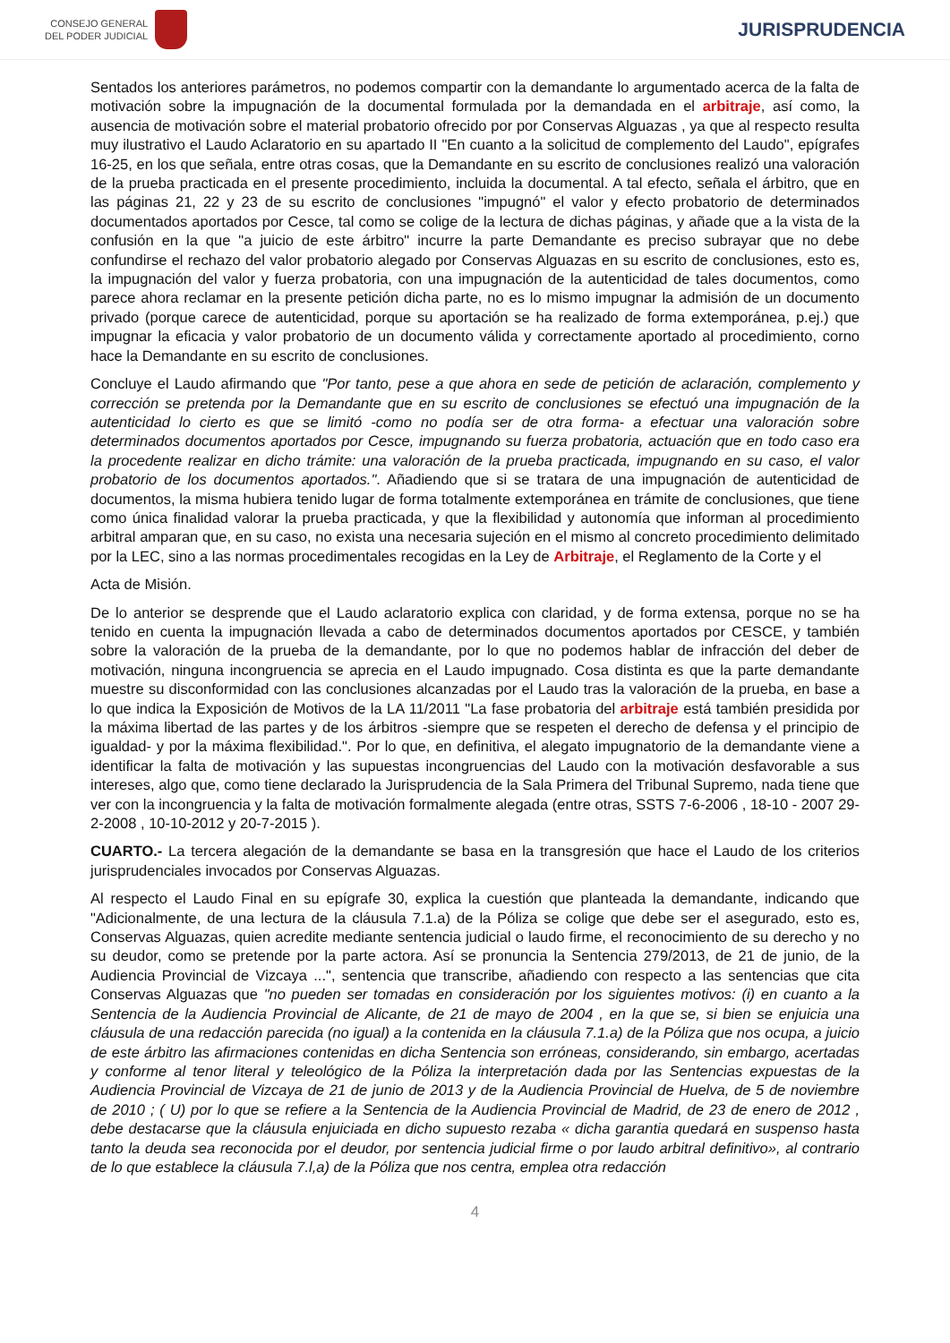CONSEJO GENERAL
DEL PODER JUDICIAL
JURISPRUDENCIA
Sentados los anteriores parámetros, no podemos compartir con la demandante lo argumentado acerca de la falta de motivación sobre la impugnación de la documental formulada por la demandada en el arbitraje, así como, la ausencia de motivación sobre el material probatorio ofrecido por por Conservas Alguazas , ya que al respecto resulta muy ilustrativo el Laudo Aclaratorio en su apartado II "En cuanto a la solicitud de complemento del Laudo", epígrafes 16-25, en los que señala, entre otras cosas, que la Demandante en su escrito de conclusiones realizó una valoración de la prueba practicada en el presente procedimiento, incluida la documental. A tal efecto, señala el árbitro, que en las páginas 21, 22 y 23 de su escrito de conclusiones "impugnó" el valor y efecto probatorio de determinados documentados aportados por Cesce, tal como se colige de la lectura de dichas páginas, y añade que a la vista de la confusión en la que "a juicio de este árbitro" incurre la parte Demandante es preciso subrayar que no debe confundirse el rechazo del valor probatorio alegado por Conservas Alguazas en su escrito de conclusiones, esto es, la impugnación del valor y fuerza probatoria, con una impugnación de la autenticidad de tales documentos, como parece ahora reclamar en la presente petición dicha parte, no es lo mismo impugnar la admisión de un documento privado (porque carece de autenticidad, porque su aportación se ha realizado de forma extemporánea, p.ej.) que impugnar la eficacia y valor probatorio de un documento válida y correctamente aportado al procedimiento, corno hace la Demandante en su escrito de conclusiones.
Concluye el Laudo afirmando que "Por tanto, pese a que ahora en sede de petición de aclaración, complemento y corrección se pretenda por la Demandante que en su escrito de conclusiones se efectuó una impugnación de la autenticidad lo cierto es que se limitó -como no podía ser de otra forma- a efectuar una valoración sobre determinados documentos aportados por Cesce, impugnando su fuerza probatoria, actuación que en todo caso era la procedente realizar en dicho trámite: una valoración de la prueba practicada, impugnando en su caso, el valor probatorio de los documentos aportados.". Añadiendo que si se tratara de una impugnación de autenticidad de documentos, la misma hubiera tenido lugar de forma totalmente extemporánea en trámite de conclusiones, que tiene como única finalidad valorar la prueba practicada, y que la flexibilidad y autonomía que informan al procedimiento arbitral amparan que, en su caso, no exista una necesaria sujeción en el mismo al concreto procedimiento delimitado por la LEC, sino a las normas procedimentales recogidas en la Ley de Arbitraje, el Reglamento de la Corte y el
Acta de Misión.
De lo anterior se desprende que el Laudo aclaratorio explica con claridad, y de forma extensa, porque no se ha tenido en cuenta la impugnación llevada a cabo de determinados documentos aportados por CESCE, y también sobre la valoración de la prueba de la demandante, por lo que no podemos hablar de infracción del deber de motivación, ninguna incongruencia se aprecia en el Laudo impugnado. Cosa distinta es que la parte demandante muestre su disconformidad con las conclusiones alcanzadas por el Laudo tras la valoración de la prueba, en base a lo que indica la Exposición de Motivos de la LA 11/2011 "La fase probatoria del arbitraje está también presidida por la máxima libertad de las partes y de los árbitros -siempre que se respeten el derecho de defensa y el principio de igualdad- y por la máxima flexibilidad.". Por lo que, en definitiva, el alegato impugnatorio de la demandante viene a identificar la falta de motivación y las supuestas incongruencias del Laudo con la motivación desfavorable a sus intereses, algo que, como tiene declarado la Jurisprudencia de la Sala Primera del Tribunal Supremo, nada tiene que ver con la incongruencia y la falta de motivación formalmente alegada (entre otras, SSTS 7-6-2006 , 18-10 - 2007 29-2-2008 , 10-10-2012 y 20-7-2015 ).
CUARTO.- La tercera alegación de la demandante se basa en la transgresión que hace el Laudo de los criterios jurisprudenciales invocados por Conservas Alguazas.
Al respecto el Laudo Final en su epígrafe 30, explica la cuestión que planteada la demandante, indicando que "Adicionalmente, de una lectura de la cláusula 7.1.a) de la Póliza se colige que debe ser el asegurado, esto es, Conservas Alguazas, quien acredite mediante sentencia judicial o laudo firme, el reconocimiento de su derecho y no su deudor, como se pretende por la parte actora. Así se pronuncia la Sentencia 279/2013, de 21 de junio, de la Audiencia Provincial de Vizcaya ...", sentencia que transcribe, añadiendo con respecto a las sentencias que cita Conservas Alguazas que "no pueden ser tomadas en consideración por los siguientes motivos: (i) en cuanto a la Sentencia de la Audiencia Provincial de Alicante, de 21 de mayo de 2004 , en la que se, si bien se enjuicia una cláusula de una redacción parecida (no igual) a la contenida en la cláusula 7.1.a) de la Póliza que nos ocupa, a juicio de este árbitro las afirmaciones contenidas en dicha Sentencia son erróneas, considerando, sin embargo, acertadas y conforme al tenor literal y teleológico de la Póliza la interpretación dada por las Sentencias expuestas de la Audiencia Provincial de Vizcaya de 21 de junio de 2013 y de la Audiencia Provincial de Huelva, de 5 de noviembre de 2010 ; ( U) por lo que se refiere a la Sentencia de la Audiencia Provincial de Madrid, de 23 de enero de 2012 , debe destacarse que la cláusula enjuiciada en dicho supuesto rezaba « dicha garantia quedará en suspenso hasta tanto la deuda sea reconocida por el deudor, por sentencia judicial firme o por laudo arbitral definitivo», al contrario de lo que establece la cláusula 7.l,a) de la Póliza que nos centra, emplea otra redacción
4